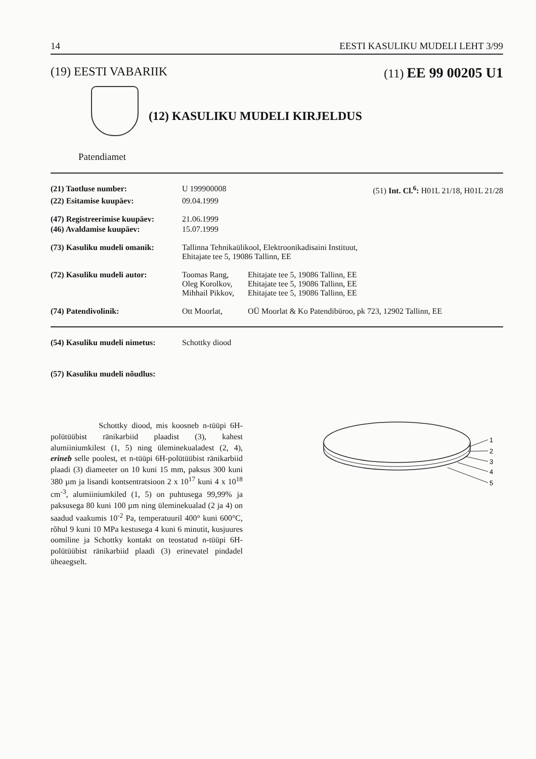14 EESTI KASULIKU MUDELI LEHT 3/99
(19) EESTI VABARIIK (11) EE 99 00205 U1
(12) KASULIKU MUDELI KIRJELDUS
Patendiamet
| (21) Taotluse number: | U 199900008 | (51) Int. Cl.<sup>6</sup>: H01L 21/18, H01L 21/28 |
| (22) Esitamise kuupäev: | 09.04.1999 | |
| (47) Registreerimise kuupäev: | 21.06.1999 | |
| (46) Avaldamise kuupäev: | 15.07.1999 | |
| (73) Kasuliku mudeli omanik: | Tallinna Tehnikaülikool, Elektroonikadisaini Instituut, Ehitajate tee 5, 19086 Tallinn, EE | |
| (72) Kasuliku mudeli autor: | Toomas Rang, Oleg Korolkov, Mihhail Pikkov, | Ehitajate tee 5, 19086 Tallinn, EE Ehitajate tee 5, 19086 Tallinn, EE Ehitajate tee 5, 19086 Tallinn, EE |
| (74) Patendivolinik: | Ott Moorlat, | OÜ Moorlat & Ko Patendibüroo, pk 723, 12902 Tallinn, EE |
| (54) Kasuliku mudeli nimetus: | Schottky diood |
| (57) Kasuliku mudeli nõudlus: | |
Schottky diood, mis koosneb n-tüüpi 6H-polütüübist ränikarbiid plaadist (3), kahest alumiiniumkilest (1, 5) ning üleminekualadest (2, 4), erineb selle poolest, et n-tüüpi 6H-polütüübist ränikarbiid plaadi (3) diameeter on 10 kuni 15 mm, paksus 300 kuni 380 µm ja lisandi kontsentratsioon 2 x 10<sup>17</sup> kuni 4 x 10<sup>18</sup> cm<sup>-3</sup>, alumiiniumkiled (1, 5) on puhtusega 99,99% ja paksusega 80 kuni 100 µm ning üleminekualad (2 ja 4) on saadud vaakumis 10<sup>-2</sup> Pa, temperatuuril 400° kuni 600°C, rõhul 9 kuni 10 MPa kestusega 4 kuni 6 minutit, kusjuures oomiline ja Schottky kontakt on teostatud n-tüüpi 6H-polütüübist ränikarbiid plaadi (3) erinevatel pindadel üheaegselt.
1
2
3
4
5